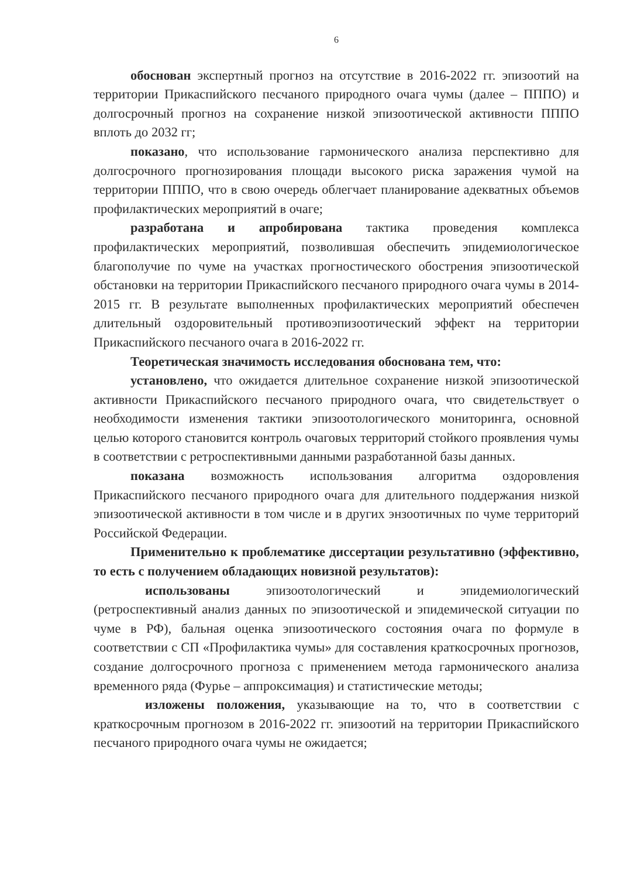6
обоснован экспертный прогноз на отсутствие в 2016-2022 гг. эпизоотий на территории Прикаспийского песчаного природного очага чумы (далее – ПППО) и долгосрочный прогноз на сохранение низкой эпизоотической активности ПППО вплоть до 2032 гг;
показано, что использование гармонического анализа перспективно для долгосрочного прогнозирования площади высокого риска заражения чумой на территории ПППО, что в свою очередь облегчает планирование адекватных объемов профилактических мероприятий в очаге;
разработана и апробирована тактика проведения комплекса профилактических мероприятий, позволившая обеспечить эпидемиологическое благополучие по чуме на участках прогностического обострения эпизоотической обстановки на территории Прикаспийского песчаного природного очага чумы в 2014-2015 гг. В результате выполненных профилактических мероприятий обеспечен длительный оздоровительный противоэпизоотический эффект на территории Прикаспийского песчаного очага в 2016-2022 гг.
Теоретическая значимость исследования обоснована тем, что:
установлено, что ожидается длительное сохранение низкой эпизоотической активности Прикаспийского песчаного природного очага, что свидетельствует о необходимости изменения тактики эпизоотологического мониторинга, основной целью которого становится контроль очаговых территорий стойкого проявления чумы в соответствии с ретроспективными данными разработанной базы данных.
показана возможность использования алгоритма оздоровления Прикаспийского песчаного природного очага для длительного поддержания низкой эпизоотической активности в том числе и в других энзоотичных по чуме территорий Российской Федерации.
Применительно к проблематике диссертации результативно (эффективно, то есть с получением обладающих новизной результатов):
использованы эпизоотологический и эпидемиологический (ретроспективный анализ данных по эпизоотической и эпидемической ситуации по чуме в РФ), бальная оценка эпизоотического состояния очага по формуле в соответствии с СП «Профилактика чумы» для составления краткосрочных прогнозов, создание долгосрочного прогноза с применением метода гармонического анализа временного ряда (Фурье – аппроксимация) и статистические методы;
изложены положения, указывающие на то, что в соответствии с краткосрочным прогнозом в 2016-2022 гг. эпизоотий на территории Прикаспийского песчаного природного очага чумы не ожидается;